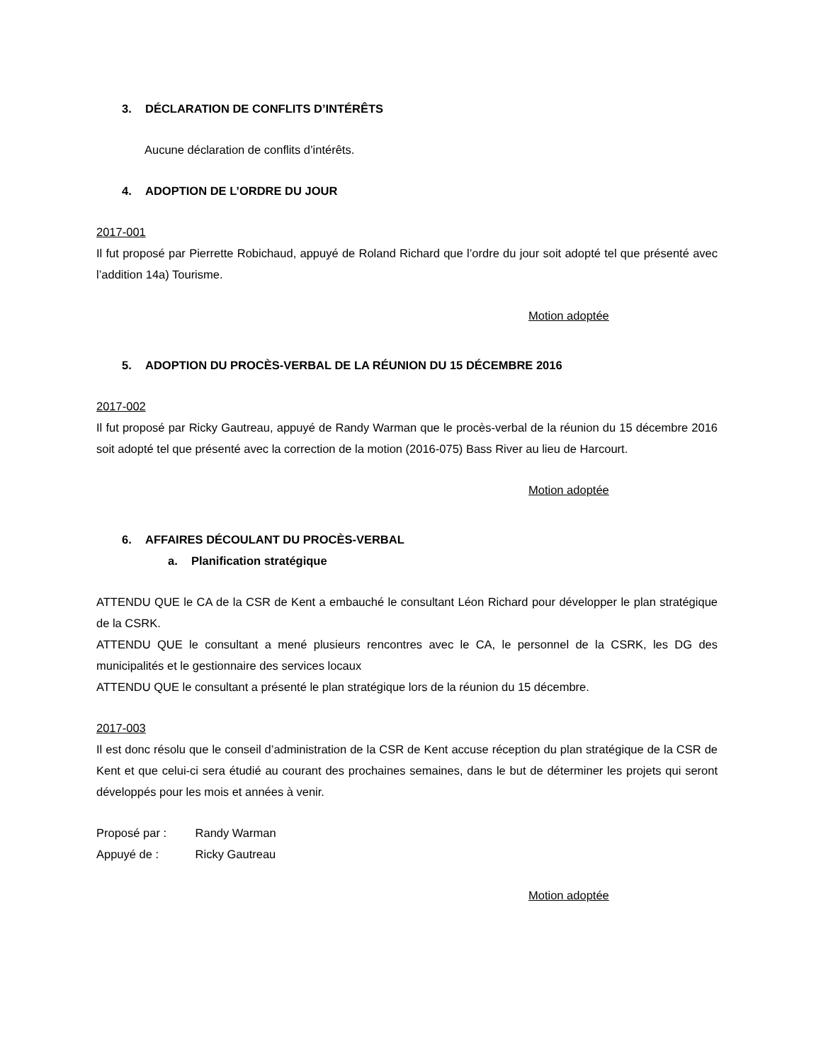3. DÉCLARATION DE CONFLITS D’INTÉRÊTS
Aucune déclaration de conflits d’intérêts.
4. ADOPTION DE L’ORDRE DU JOUR
2017-001
Il fut proposé par Pierrette Robichaud, appuyé de Roland Richard que l’ordre du jour soit adopté tel que présenté avec l’addition 14a) Tourisme.
Motion adoptée
5. ADOPTION DU PROCÈS-VERBAL DE LA RÉUNION DU 15 DÉCEMBRE 2016
2017-002
Il fut proposé par Ricky Gautreau, appuyé de Randy Warman que le procès-verbal de la réunion du 15 décembre 2016 soit adopté tel que présenté avec la correction de la motion (2016-075) Bass River au lieu de Harcourt.
Motion adoptée
6. AFFAIRES DÉCOULANT DU PROCÈS-VERBAL
a. Planification stratégique
ATTENDU QUE le CA de la CSR de Kent a embauché le consultant Léon Richard pour développer le plan stratégique de la CSRK.
ATTENDU QUE le consultant a mené plusieurs rencontres avec le CA, le personnel de la CSRK, les DG des municipalités et le gestionnaire des services locaux
ATTENDU QUE le consultant a présenté le plan stratégique lors de la réunion du 15 décembre.
2017-003
Il est donc résolu que le conseil d’administration de la CSR de Kent accuse réception du plan stratégique de la CSR de Kent et que celui-ci sera étudié au courant des prochaines semaines, dans le but de déterminer les projets qui seront développés pour les mois et années à venir.
Proposé par : Randy Warman
Appuyé de : Ricky Gautreau
Motion adoptée